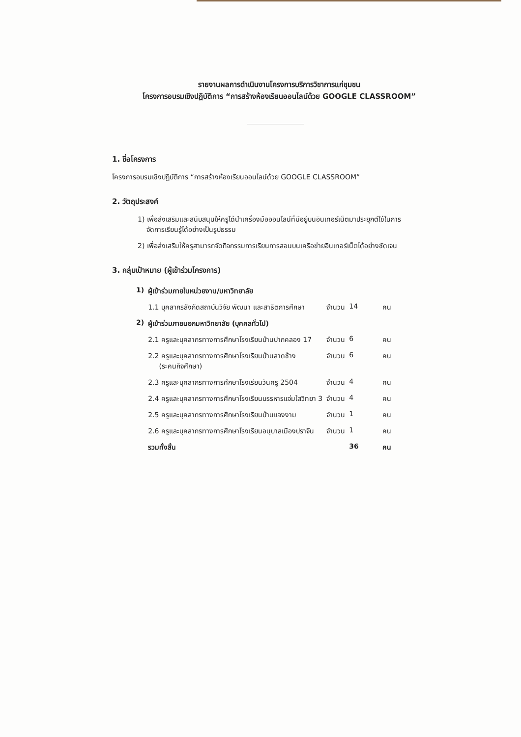รายงานผลการดำเนินงานโครงการบริการวิชาการแก่ชุมชน
โครงการอบรมเชิงปฏิบัติการ “การสร้างห้องเรียนออนไลน์ด้วย GOOGLE CLASSROOM”
1. ชื่อโครงการ
โครงการอบรมเชิงปฏิบัติการ “การสร้างห้องเรียนออนไลน์ด้วย GOOGLE CLASSROOM”
2. วัตถุประสงค์
1) เพื่อส่งเสริมและสนับสนุนให้ครูได้นำเครื่องมือออนไลน์ที่มีอยู่บนอินเทอร์เน็ตมาประยุกต์ใช้ในการ
จัดการเรียนรู้ได้อย่างเป็นรูปธรรม
2) เพื่อส่งเสริมให้ครูสามารถจัดกิจกรรมการเรียนการสอนบนเครือข่ายอินเทอร์เน็ตได้อย่างชัดเจน
3. กลุ่มเป้าหมาย (ผู้เข้าร่วมโครงการ)
| 1) | ผู้เข้าร่วมภายในหน่วยงาน/มหาวิทยาลัย | | | |
| | 1.1 บุคลากรสังกัดสถาบันวิจัย พัฒนา และสาธิตการศึกษา | จำนวน | 14 | คน |
| 2) | ผู้เข้าร่วมภายนอกมหาวิทยาลัย (บุคคลทั่วไป) | | | |
| | 2.1 ครูและบุคลากรทางการศึกษาโรงเรียนบ้านปากคลอง 17 | จำนวน | 6 | คน |
| | 2.2 ครูและบุคลากรทางการศึกษาโรงเรียนบ้านลาดช้าง (ระคนกิจศึกษา) | จำนวน | 6 | คน |
| | 2.3 ครูและบุคลากรทางการศึกษาโรงเรียนวันครู 2504 | จำนวน | 4 | คน |
| | 2.4 ครูและบุคลากรทางการศึกษาโรงเรียนบรรหารแจ่มใสวิทยา 3 | จำนวน | 4 | คน |
| | 2.5 ครูและบุคลากรทางการศึกษาโรงเรียนบ้านแจงงาม | จำนวน | 1 | คน |
| | 2.6 ครูและบุคลากรทางการศึกษาโรงเรียนอนุบาลเมืองปราจีน | จำนวน | 1 | คน |
| | รวมทั้งสิ้น | | 36 | คน |